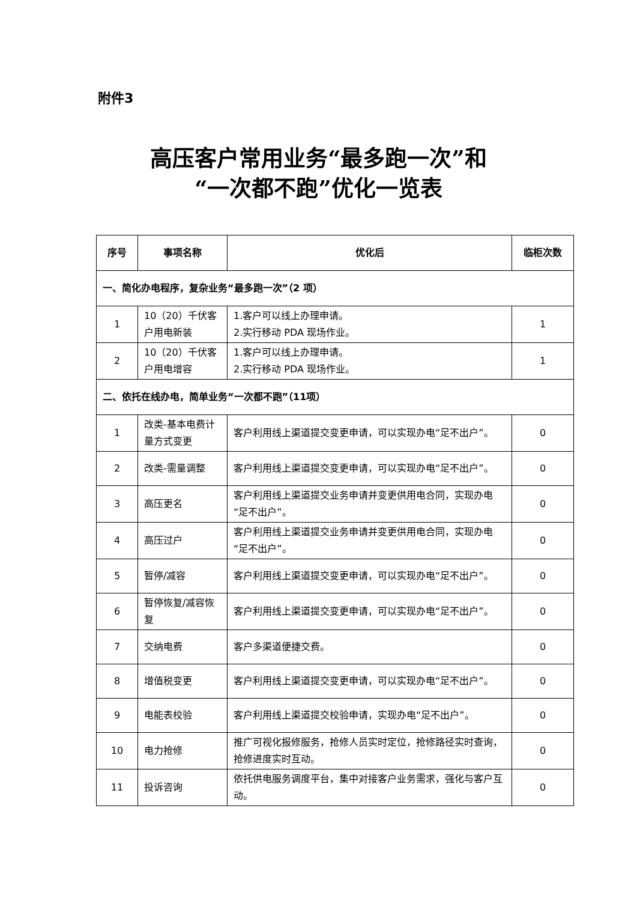附件3
高压客户常用业务“最多跑一次”和
“一次都不跑”优化一览表
| 序号 | 事项名称 | 优化后 | 临柜次数 |
| --- | --- | --- | --- |
| 一、简化办电程序，复杂业务“最多跑一次”（2 项） | | | |
| 1 | 10（20）千伏客户用电新装 | 1.客户可以线上办理申请。 2.实行移动 PDA 现场作业。 | 1 |
| 2 | 10（20）千伏客户用电增容 | 1.客户可以线上办理申请。 2.实行移动 PDA 现场作业。 | 1 |
| 二、依托在线办电，简单业务“一次都不跑”（11项） | | | |
| 1 | 改类-基本电费计量方式变更 | 客户利用线上渠道提交变更申请，可以实现办电“足不出户”。 | 0 |
| 2 | 改类-需量调整 | 客户利用线上渠道提交变更申请，可以实现办电“足不出户”。 | 0 |
| 3 | 高压更名 | 客户利用线上渠道提交业务申请并变更供用电合同，实现办电“足不出户”。 | 0 |
| 4 | 高压过户 | 客户利用线上渠道提交业务申请并变更供用电合同，实现办电“足不出户”。 | 0 |
| 5 | 暂停/减容 | 客户利用线上渠道提交变更申请，可以实现办电“足不出户”。 | 0 |
| 6 | 暂停恢复/减容恢复 | 客户利用线上渠道提交变更申请，可以实现办电“足不出户”。 | 0 |
| 7 | 交纳电费 | 客户多渠道便捷交费。 | 0 |
| 8 | 增值税变更 | 客户利用线上渠道提交变更申请，可以实现办电“足不出户”。 | 0 |
| 9 | 电能表校验 | 客户利用线上渠道提交校验申请，实现办电“足不出户”。 | 0 |
| 10 | 电力抢修 | 推广可视化报修服务，抢修人员实时定位，抢修路径实时查询，抢修进度实时互动。 | 0 |
| 11 | 投诉咨询 | 依托供电服务调度平台，集中对接客户业务需求，强化与客户互动。 | 0 |